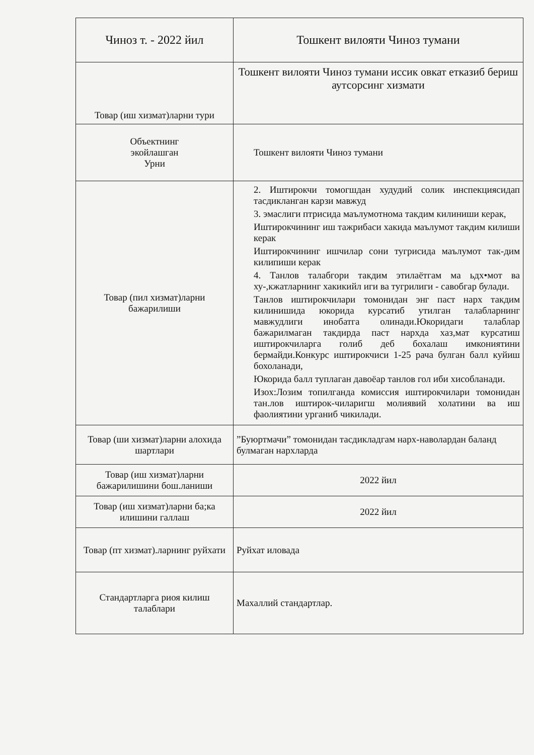| Чиноз т. - 2022 йил | Тошкент вилояти Чиноз тумани |
| Товар (иш хизмат)ларни тури | Тошкент вилояти Чиноз тумани иссик овкат етказиб бериш аутсорсинг хизмати |
| Объектнинг экойлашган Урни | Тошкент вилояти Чиноз тумани |
| Товар (пил хизмат)ларни бажарилиши | 2. Иштирокчи томогшдан худудий солик инспекциясидап тасдикланган карзи мавжуд 3. эмаслиги птрисида маълумотнома такдим килиниши керак, Иштирокчининг иш тажрибаси хакида маълумот такдим килиши керак Иштирокчининг ишчилар сони тугрисида маълумот так-дим килипиши керак 4. Танлов талабгори такдим этилаётгам ма ьдх•мот ва ху-,кжатларнинг хакикийл иги ва тугрилиги - савобгар булади. Танлов иштирокчилари томонидан энг паст нарх такдим килинишида юкорида курсатиб утилган талабларнинг мавжудлиги инобатга олинади.Юкоридаги талаблар бажарилмаган такдирда паст нархда хаз,мат курсатиш иштирокчиларга голиб деб бохалаш имкониятини бермайди.Конкурс иштирокчиси 1-25 рача булган балл куйиш бохоланади, Юкорида балл туплаган давоёар танлов гол иби хисобланади. Изох:Лозим топилганда комиссия иштирокчилари томонидан тан.лов иштирок-чиларигш молиявий холатини ва иш фаолиятини урганиб чикилади. |
| Товар (ши хизмат)ларни алохида шартлари | ”Буюртмачи” томонидан тасдикладгам нарх-наволардан баланд булмаган нархларда |
| Товар (иш хизмат)ларни бажарилишини бош.ланиши | 2022 йил |
| Товар (иш хизмат)ларни ба;ка илишини галлаш | 2022 йил |
| Товар (пт хизмат).ларнинг руйхати | Руйхат иловада |
| Стандартларга риоя килиш талаблари | Махаллий стандартлар. |